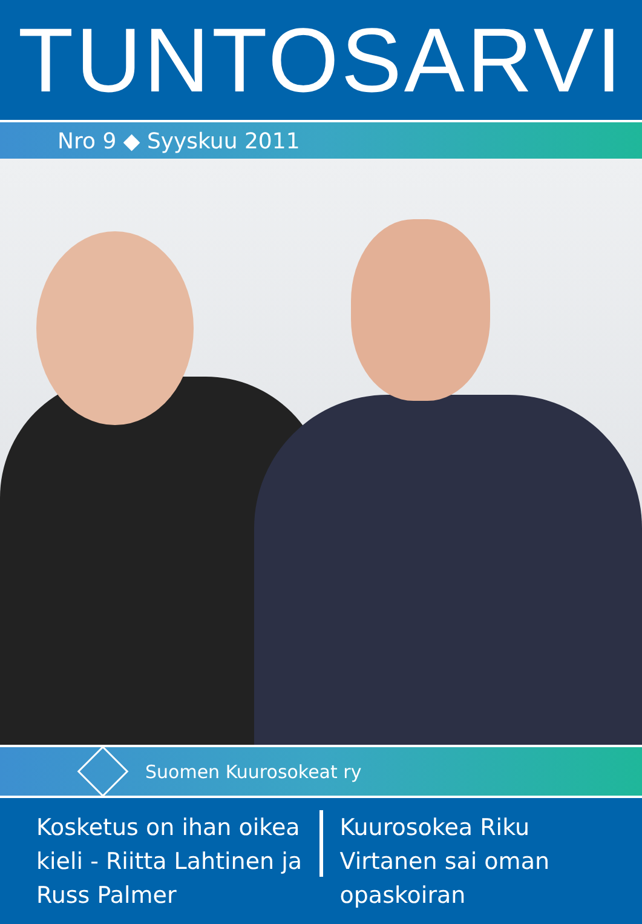TUNTOSARVI
Nro 9 ◆ Syyskuu 2011
Suomen Kuurosokeat ry
Kosketus on ihan oikea kieli - Riitta Lahtinen ja Russ Palmer
Kuurosokea Riku Virtanen sai oman opaskoiran